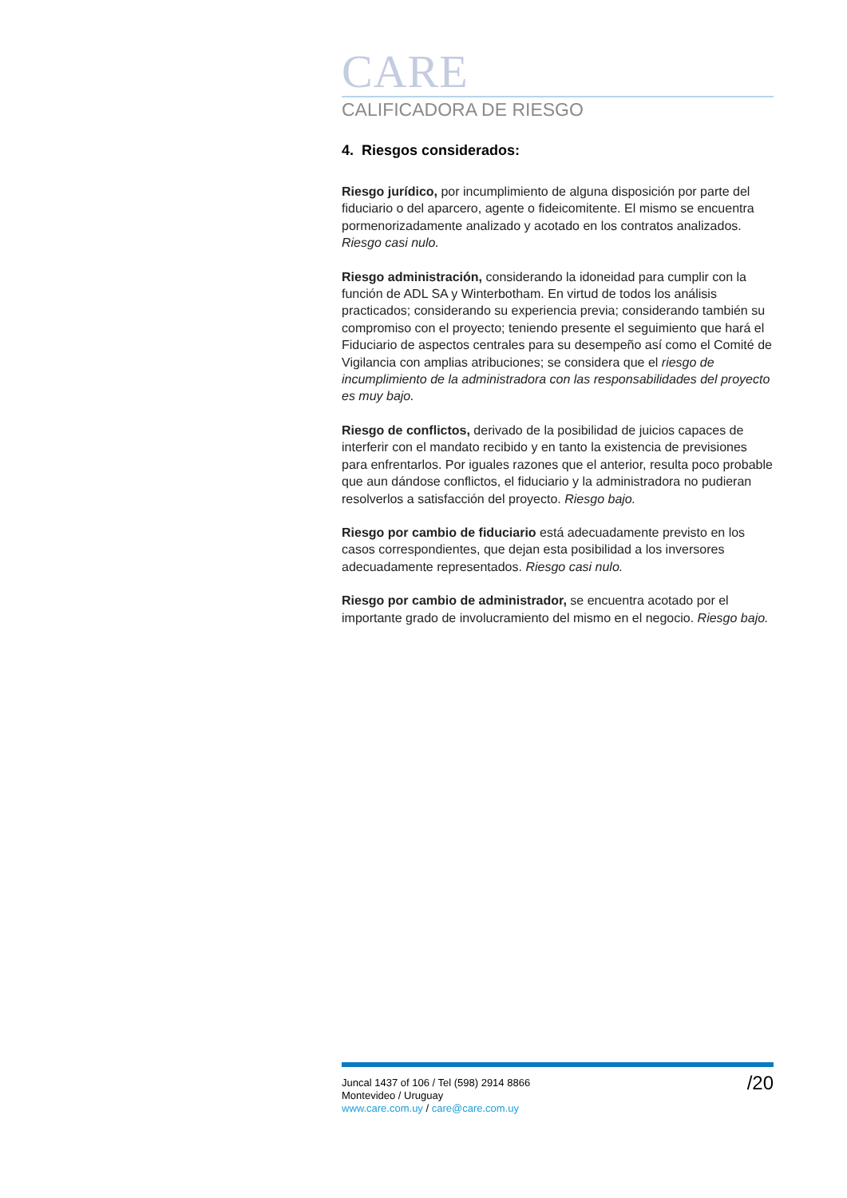CARE
CALIFICADORA DE RIESGO
4. Riesgos considerados:
Riesgo jurídico, por incumplimiento de alguna disposición por parte del fiduciario o del aparcero, agente o fideicomitente. El mismo se encuentra pormenorizadamente analizado y acotado en los contratos analizados. Riesgo casi nulo.
Riesgo administración, considerando la idoneidad para cumplir con la función de ADL SA y Winterbotham. En virtud de todos los análisis practicados; considerando su experiencia previa; considerando también su compromiso con el proyecto; teniendo presente el seguimiento que hará el Fiduciario de aspectos centrales para su desempeño así como el Comité de Vigilancia con amplias atribuciones; se considera que el riesgo de incumplimiento de la administradora con las responsabilidades del proyecto es muy bajo.
Riesgo de conflictos, derivado de la posibilidad de juicios capaces de interferir con el mandato recibido y en tanto la existencia de previsiones para enfrentarlos. Por iguales razones que el anterior, resulta poco probable que aun dándose conflictos, el fiduciario y la administradora no pudieran resolverlos a satisfacción del proyecto. Riesgo bajo.
Riesgo por cambio de fiduciario está adecuadamente previsto en los casos correspondientes, que dejan esta posibilidad a los inversores adecuadamente representados. Riesgo casi nulo.
Riesgo por cambio de administrador, se encuentra acotado por el importante grado de involucramiento del mismo en el negocio. Riesgo bajo.
Juncal 1437 of 106 / Tel (598) 2914 8866
Montevideo / Uruguay
www.care.com.uy / care@care.com.uy
/20